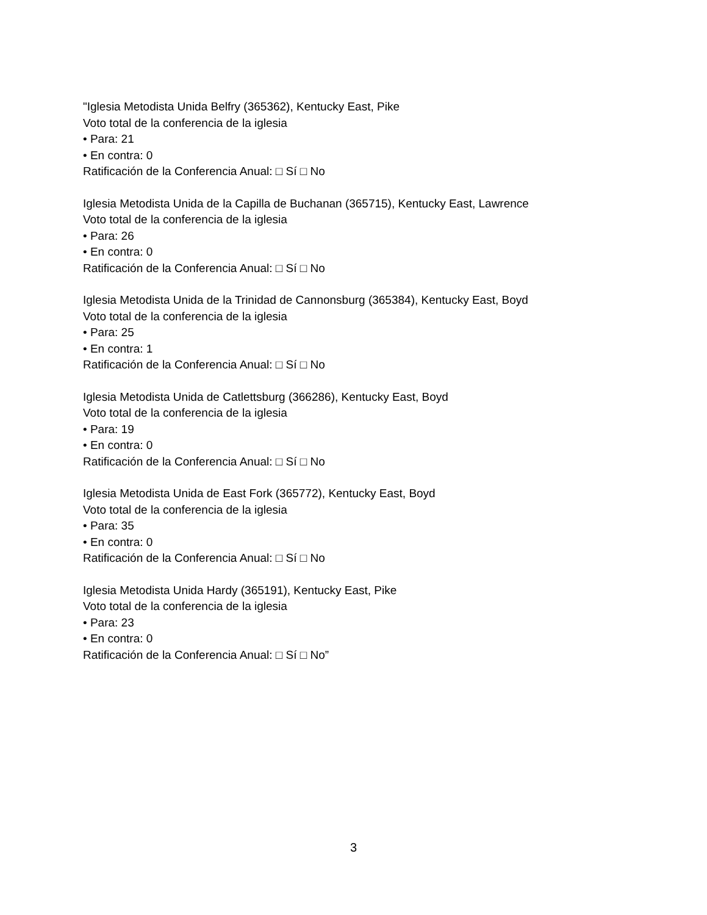"Iglesia Metodista Unida Belfry (365362), Kentucky East, Pike
Voto total de la conferencia de la iglesia
• Para: 21
• En contra: 0
Ratificación de la Conferencia Anual: □ Sí □ No
Iglesia Metodista Unida de la Capilla de Buchanan (365715), Kentucky East, Lawrence
Voto total de la conferencia de la iglesia
• Para: 26
• En contra: 0
Ratificación de la Conferencia Anual: □ Sí □ No
Iglesia Metodista Unida de la Trinidad de Cannonsburg (365384), Kentucky East, Boyd
Voto total de la conferencia de la iglesia
• Para: 25
• En contra: 1
Ratificación de la Conferencia Anual: □ Sí □ No
Iglesia Metodista Unida de Catlettsburg (366286), Kentucky East, Boyd
Voto total de la conferencia de la iglesia
• Para: 19
• En contra: 0
Ratificación de la Conferencia Anual: □ Sí □ No
Iglesia Metodista Unida de East Fork (365772), Kentucky East, Boyd
Voto total de la conferencia de la iglesia
• Para: 35
• En contra: 0
Ratificación de la Conferencia Anual: □ Sí □ No
Iglesia Metodista Unida Hardy (365191), Kentucky East, Pike
Voto total de la conferencia de la iglesia
• Para: 23
• En contra: 0
Ratificación de la Conferencia Anual: □ Sí □ No”
3